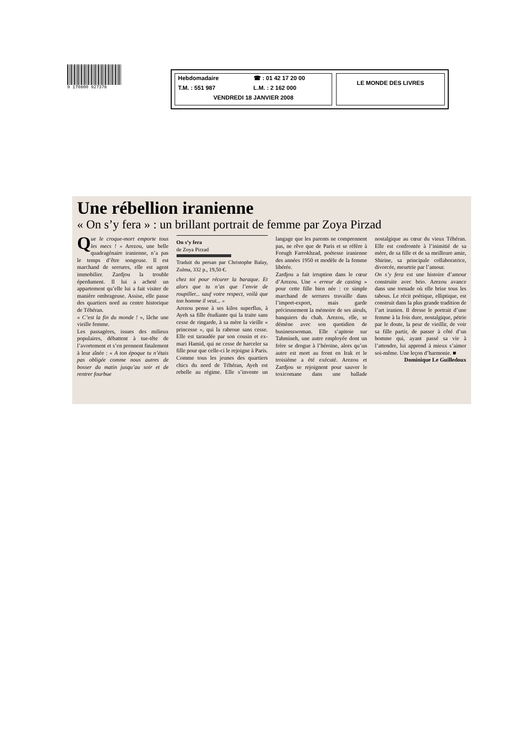0 170800 927378
Hebdomadaire ☎ : 01 42 17 20 00 T.M. : 551 987 L.M. : 2 162 000 VENDREDI 18 JANVIER 2008
LE MONDE DES LIVRES
Une rébellion iranienne
« On s’y fera » : un brillant portrait de femme par Zoya Pirzad
Que le croque-mort emporte tous les mecs ! » Arezou, une belle quadragénaire iranienne, n’a pas le temps d’être songeuse. Il est marchand de serrures, elle est agent immobilier. Zardjou la trouble éperdument. Il lui a acheté un appartement qu’elle lui a fait visiter de manière ombrageuse. Assise, elle passe des quartiers nord au centre historique de Téhéran.
« C’est la fin du monde ! », lâche une vieille femme.
Les passagères, issues des milieux populaires, débattent à tue-tête de l’avortement et s’en prennent finalement à leur aînée : « A ton époque tu n’étais pas obligée comme nous autres de bosser du matin jusqu’au soir et de rentrer fourbue
On s’y fera
de Zoya Pirzad
Traduit du persan par Christophe Balay, Zulma, 332 p., 19,50 €.
chez toi pour récurer la baraque. Et alors que tu n’as que l’envie de roupiller... sauf votre respect, voilà que ton homme il veut... »
Arezou pense à ses kilos superflus, à Ayeh sa fille étudiante qui la traite sans cesse de ringarde, à sa mère la vieille « princesse », qui la rabroue sans cesse. Elle est taraudée par son cousin et ex-mari Hamid, qui ne cesse de harceler sa fille pour que celle-ci le rejoigne à Paris. Comme tous les jeunes des quartiers chics du nord de Téhéran, Ayeh est rebelle au régime. Elle s’invente un langage que les parents ne comprennent pas, ne rêve que de Paris et se réfère à Forugh Farrokhzad, poétesse iranienne des années 1950 et modèle de la femme libérée.
Zardjou a fait irruption dans le cœur d’Arezou. Une « erreur de casting » pour cette fille bien née : ce simple marchand de serrures travaille dans l’import-export, mais garde précieusement la mémoire de ses aïeuls, banquiers du chah. Arezou, elle, se démène avec son quotidien de businesswoman. Elle s’apitoie sur Tahmineh, une autre employée dont un frère se drogue à l’héroïne, alors qu’un autre est mort au front en Irak et le troisième a été exécuté. Arezou et Zardjou se rejoignent pour sauver le toxicomane dans une ballade nostalgique au cœur du vieux Téhéran. Elle est confrontée à l’inimitié de sa mère, de sa fille et de sa meilleure amie, Shirine, sa principale collaboratrice, divorcée, meurtrie par l’amour.
On s’y fera est une histoire d’amour construite avec brio. Arezou avance dans une tornade où elle brise tous les tabous. Le récit poétique, elliptique, est construit dans la plus grande tradition de l’art iranien. Il dresse le portrait d’une femme à la fois dure, nostalgique, pétrie par le doute, la peur de vieillir, de voir sa fille partir, de passer à côté d’un homme qui, ayant passé sa vie à l’attendre, lui apprend à mieux s’aimer soi-même. Une leçon d’harmonie. ■
Dominique Le Guilledoux